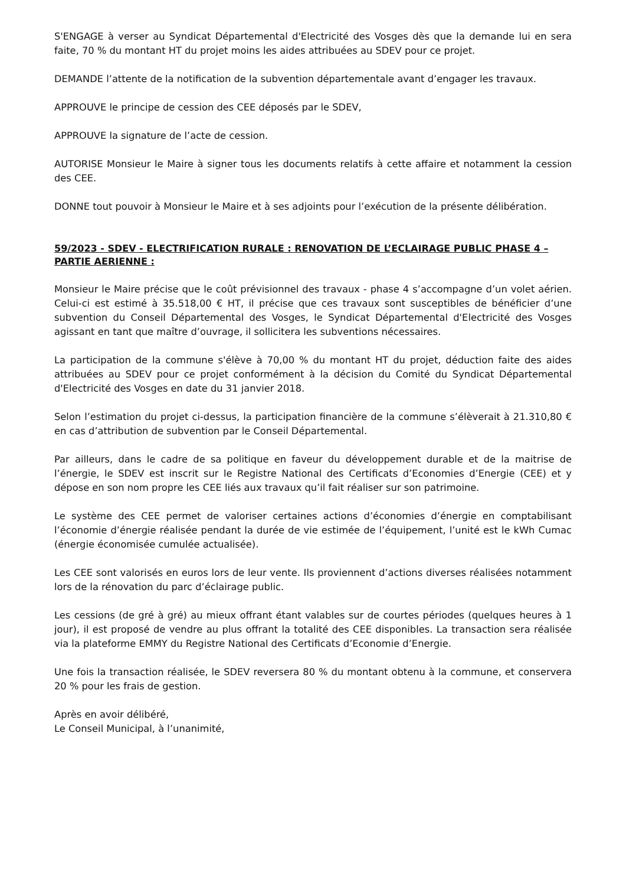S'ENGAGE à verser au Syndicat Départemental d'Electricité des Vosges dès que la demande lui en sera faite, 70 % du montant HT du projet moins les aides attribuées au SDEV pour ce projet.
DEMANDE l’attente de la notification de la subvention départementale avant d’engager les travaux.
APPROUVE le principe de cession des CEE déposés par le SDEV,
APPROUVE la signature de l’acte de cession.
AUTORISE Monsieur le Maire à signer tous les documents relatifs à cette affaire et notamment la cession des CEE.
DONNE tout pouvoir à Monsieur le Maire et à ses adjoints pour l’exécution de la présente délibération.
59/2023 - SDEV - ELECTRIFICATION RURALE : RENOVATION DE L’ECLAIRAGE PUBLIC PHASE 4 – PARTIE AERIENNE :
Monsieur le Maire précise que le coût prévisionnel des travaux - phase 4 s’accompagne d’un volet aérien. Celui-ci est estimé à 35.518,00 € HT, il précise que ces travaux sont susceptibles de bénéficier d’une subvention du Conseil Départemental des Vosges, le Syndicat Départemental d'Electricité des Vosges agissant en tant que maître d’ouvrage, il sollicitera les subventions nécessaires.
La participation de la commune s'élève à 70,00 % du montant HT du projet, déduction faite des aides attribuées au SDEV pour ce projet conformément à la décision du Comité du Syndicat Départemental d'Electricité des Vosges en date du 31 janvier 2018.
Selon l’estimation du projet ci-dessus, la participation financière de la commune s’élèverait à 21.310,80 € en cas d’attribution de subvention par le Conseil Départemental.
Par ailleurs, dans le cadre de sa politique en faveur du développement durable et de la maitrise de l’énergie, le SDEV est inscrit sur le Registre National des Certificats d’Economies d’Energie (CEE) et y dépose en son nom propre les CEE liés aux travaux qu’il fait réaliser sur son patrimoine.
Le système des CEE permet de valoriser certaines actions d’économies d’énergie en comptabilisant l’économie d’énergie réalisée pendant la durée de vie estimée de l’équipement, l’unité est le kWh Cumac (énergie économisée cumulée actualisée).
Les CEE sont valorisés en euros lors de leur vente. Ils proviennent d’actions diverses réalisées notamment lors de la rénovation du parc d’éclairage public.
Les cessions (de gré à gré) au mieux offrant étant valables sur de courtes périodes (quelques heures à 1 jour), il est proposé de vendre au plus offrant la totalité des CEE disponibles. La transaction sera réalisée via la plateforme EMMY du Registre National des Certificats d’Economie d’Energie.
Une fois la transaction réalisée, le SDEV reversera 80 % du montant obtenu à la commune, et conservera 20 % pour les frais de gestion.
Après en avoir délibéré,
Le Conseil Municipal, à l’unanimité,